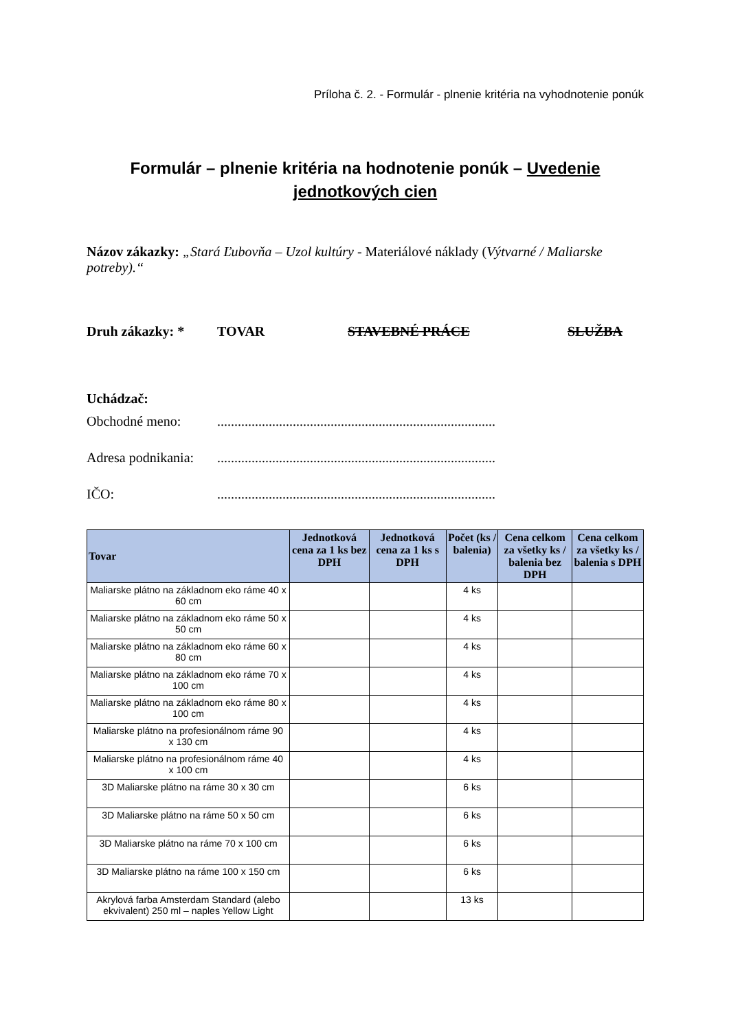Príloha č. 2. - Formulár - plnenie kritéria na vyhodnotenie ponúk
Formulár – plnenie kritéria na hodnotenie ponúk – Uvedenie jednotkových cien
Názov zákazky: „Stará Ľubovňa – Uzol kultúry - Materiálové náklady (Výtvarné / Maliarske potreby).“
Druh zákazky: * TOVAR STAVEBNÉ PRÁCE SLUŽBA
Uchádzač:
Obchodné meno:.................................................................................
Adresa podnikania:.................................................................................
IČO:.................................................................................
| Tovar | Jednotková cena za 1 ks bez DPH | Jednotková cena za 1 ks s DPH | Počet (ks / balenia) | Cena celkom za všetky ks / balenia bez DPH | Cena celkom za všetky ks / balenia s DPH |
| --- | --- | --- | --- | --- | --- |
| Maliarske plátno na základnom eko ráme 40 x 60 cm | | | 4 ks | | |
| Maliarske plátno na základnom eko ráme 50 x 50 cm | | | 4 ks | | |
| Maliarske plátno na základnom eko ráme 60 x 80 cm | | | 4 ks | | |
| Maliarske plátno na základnom eko ráme 70 x 100 cm | | | 4 ks | | |
| Maliarske plátno na základnom eko ráme 80 x 100 cm | | | 4 ks | | |
| Maliarske plátno na profesionálnom ráme 90 x 130 cm | | | 4 ks | | |
| Maliarske plátno na profesionálnom ráme 40 x 100 cm | | | 4 ks | | |
| 3D Maliarske plátno na ráme 30 x 30 cm | | | 6 ks | | |
| 3D Maliarske plátno na ráme 50 x 50 cm | | | 6 ks | | |
| 3D Maliarske plátno na ráme 70 x 100 cm | | | 6 ks | | |
| 3D Maliarske plátno na ráme 100 x 150 cm | | | 6 ks | | |
| Akrylová farba Amsterdam Standard (alebo ekvivalent) 250 ml – naples Yellow Light | | | 13 ks | | |